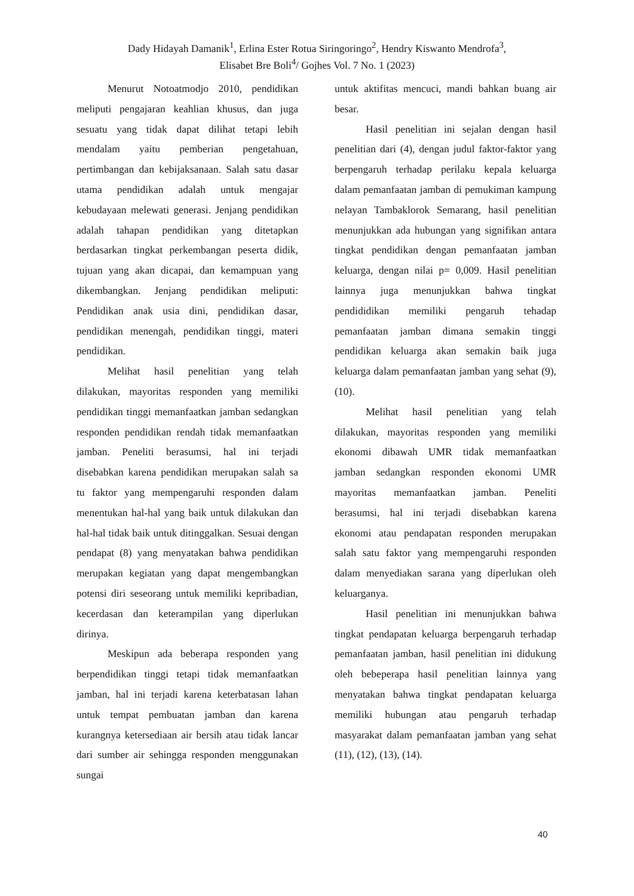Dady Hidayah Damanik<sup>1</sup>, Erlina Ester Rotua Siringoringo<sup>2</sup>, Hendry Kiswanto Mendrofa<sup>3</sup>,
Elisabet Bre Boli<sup>4</sup>/ Gojhes Vol. 7 No. 1 (2023)
Menurut Notoatmodjo 2010, pendidikan meliputi pengajaran keahlian khusus, dan juga sesuatu yang tidak dapat dilihat tetapi lebih mendalam yaitu pemberian pengetahuan, pertimbangan dan kebijaksanaan. Salah satu dasar utama pendidikan adalah untuk mengajar kebudayaan melewati generasi. Jenjang pendidikan adalah tahapan pendidikan yang ditetapkan berdasarkan tingkat perkembangan peserta didik, tujuan yang akan dicapai, dan kemampuan yang dikembangkan. Jenjang pendidikan meliputi: Pendidikan anak usia dini, pendidikan dasar, pendidikan menengah, pendidikan tinggi, materi pendidikan.
Melihat hasil penelitian yang telah dilakukan, mayoritas responden yang memiliki pendidikan tinggi memanfaatkan jamban sedangkan responden pendidikan rendah tidak memanfaatkan jamban. Peneliti berasumsi, hal ini terjadi disebabkan karena pendidikan merupakan salah sa tu faktor yang mempengaruhi responden dalam menentukan hal-hal yang baik untuk dilakukan dan hal-hal tidak baik untuk ditinggalkan. Sesuai dengan pendapat (8) yang menyatakan bahwa pendidikan merupakan kegiatan yang dapat mengembangkan potensi diri seseorang untuk memiliki kepribadian, kecerdasan dan keterampilan yang diperlukan dirinya.
Meskipun ada beberapa responden yang berpendidikan tinggi tetapi tidak memanfaatkan jamban, hal ini terjadi karena keterbatasan lahan untuk tempat pembuatan jamban dan karena kurangnya ketersediaan air bersih atau tidak lancar dari sumber air sehingga responden menggunakan sungai
untuk aktifitas mencuci, mandi bahkan buang air besar.
Hasil penelitian ini sejalan dengan hasil penelitian dari (4), dengan judul faktor-faktor yang berpengaruh terhadap perilaku kepala keluarga dalam pemanfaatan jamban di pemukiman kampung nelayan Tambaklorok Semarang, hasil penelitian menunjukkan ada hubungan yang signifikan antara tingkat pendidikan dengan pemanfaatan jamban keluarga, dengan nilai p= 0,009. Hasil penelitian lainnya juga menunjukkan bahwa tingkat pendididikan memiliki pengaruh tehadap pemanfaatan jamban dimana semakin tinggi pendidikan keluarga akan semakin baik juga keluarga dalam pemanfaatan jamban yang sehat (9), (10).
Melihat hasil penelitian yang telah dilakukan, mayoritas responden yang memiliki ekonomi dibawah UMR tidak memanfaatkan jamban sedangkan responden ekonomi UMR mayoritas memanfaatkan jamban. Peneliti berasumsi, hal ini terjadi disebabkan karena ekonomi atau pendapatan responden merupakan salah satu faktor yang mempengaruhi responden dalam menyediakan sarana yang diperlukan oleh keluarganya.
Hasil penelitian ini menunjukkan bahwa tingkat pendapatan keluarga berpengaruh terhadap pemanfaatan jamban, hasil penelitian ini didukung oleh bebeperapa hasil penelitian lainnya yang menyatakan bahwa tingkat pendapatan keluarga memiliki hubungan atau pengaruh terhadap masyarakat dalam pemanfaatan jamban yang sehat (11), (12), (13), (14).
40